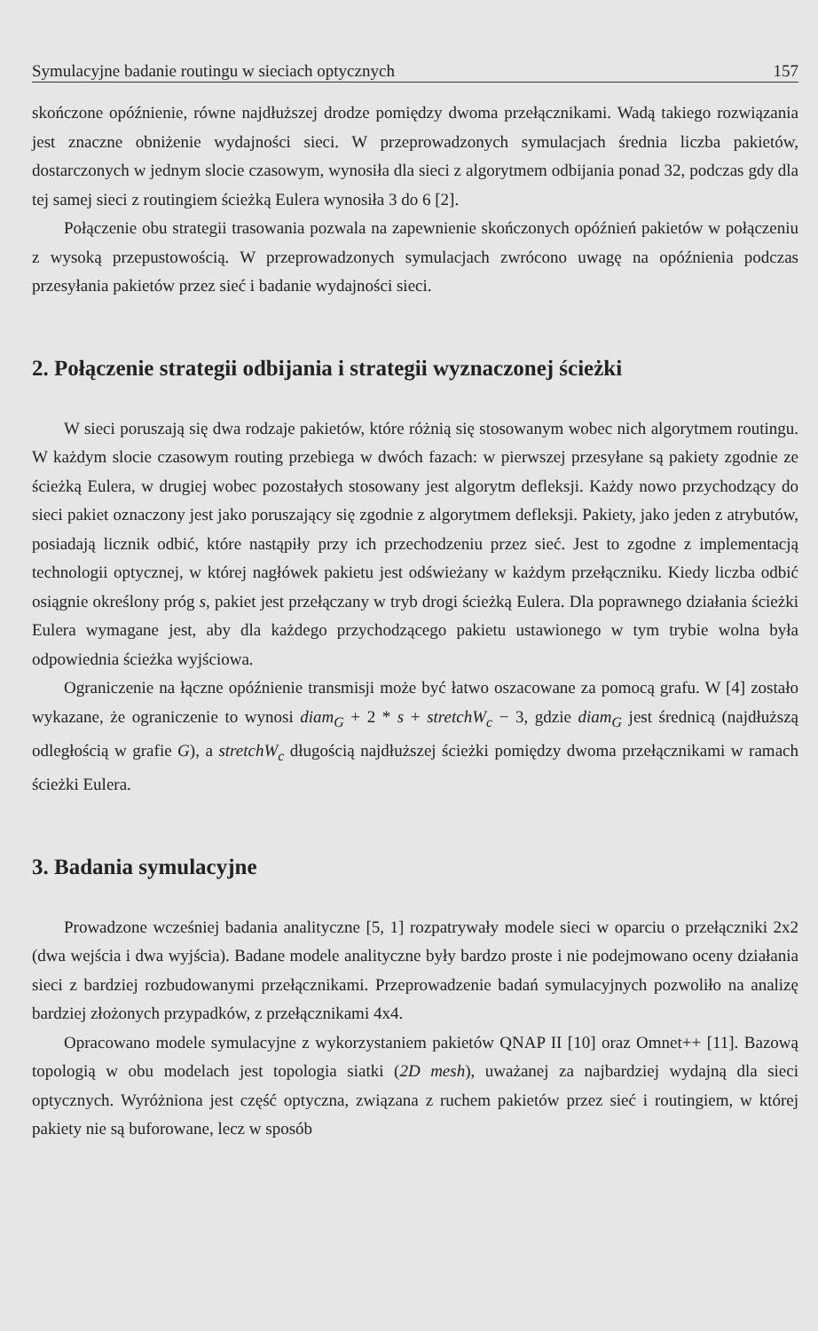Symulacyjne badanie routingu w sieciach optycznych 157
skończone opóźnienie, równe najdłuższej drodze pomiędzy dwoma przełącznikami. Wadą takiego rozwiązania jest znaczne obniżenie wydajności sieci. W przeprowadzonych symulacjach średnia liczba pakietów, dostarczonych w jednym slocie czasowym, wynosiła dla sieci z algorytmem odbijania ponad 32, podczas gdy dla tej samej sieci z routingiem ścieżką Eulera wynosiła 3 do 6 [2].
Połączenie obu strategii trasowania pozwala na zapewnienie skończonych opóźnień pakietów w połączeniu z wysoką przepustowością. W przeprowadzonych symulacjach zwrócono uwagę na opóźnienia podczas przesyłania pakietów przez sieć i badanie wydajności sieci.
2. Połączenie strategii odbijania i strategii wyznaczonej ścieżki
W sieci poruszają się dwa rodzaje pakietów, które różnią się stosowanym wobec nich algorytmem routingu. W każdym slocie czasowym routing przebiega w dwóch fazach: w pierwszej przesyłane są pakiety zgodnie ze ścieżką Eulera, w drugiej wobec pozostałych stosowany jest algorytm defleksji. Każdy nowo przychodzący do sieci pakiet oznaczony jest jako poruszający się zgodnie z algorytmem defleksji. Pakiety, jako jeden z atrybutów, posiadają licznik odbić, które nastąpiły przy ich przechodzeniu przez sieć. Jest to zgodne z implementacją technologii optycznej, w której nagłówek pakietu jest odświeżany w każdym przełączniku. Kiedy liczba odbić osiągnie określony próg s, pakiet jest przełączany w tryb drogi ścieżką Eulera. Dla poprawnego działania ścieżki Eulera wymagane jest, aby dla każdego przychodzącego pakietu ustawionego w tym trybie wolna była odpowiednia ścieżka wyjściowa.
Ograniczenie na łączne opóźnienie transmisji może być łatwo oszacowane za pomocą grafu. W [4] zostało wykazane, że ograniczenie to wynosi diam<sub>G</sub> + 2 * s + stretchW<sub>c</sub> − 3, gdzie diam<sub>G</sub> jest średnicą (najdłuższą odległością w grafie G), a stretchW<sub>c</sub> długością najdłuższej ścieżki pomiędzy dwoma przełącznikami w ramach ścieżki Eulera.
3. Badania symulacyjne
Prowadzone wcześniej badania analityczne [5, 1] rozpatrywały modele sieci w oparciu o przełączniki 2x2 (dwa wejścia i dwa wyjścia). Badane modele analityczne były bardzo proste i nie podejmowano oceny działania sieci z bardziej rozbudowanymi przełącznikami. Przeprowadzenie badań symulacyjnych pozwoliło na analizę bardziej złożonych przypadków, z przełącznikami 4x4.
Opracowano modele symulacyjne z wykorzystaniem pakietów QNAP II [10] oraz Omnet++ [11]. Bazową topologią w obu modelach jest topologia siatki (2D mesh), uważanej za najbardziej wydajną dla sieci optycznych. Wyróżniona jest część optyczna, związana z ruchem pakietów przez sieć i routingiem, w której pakiety nie są buforowane, lecz w sposób